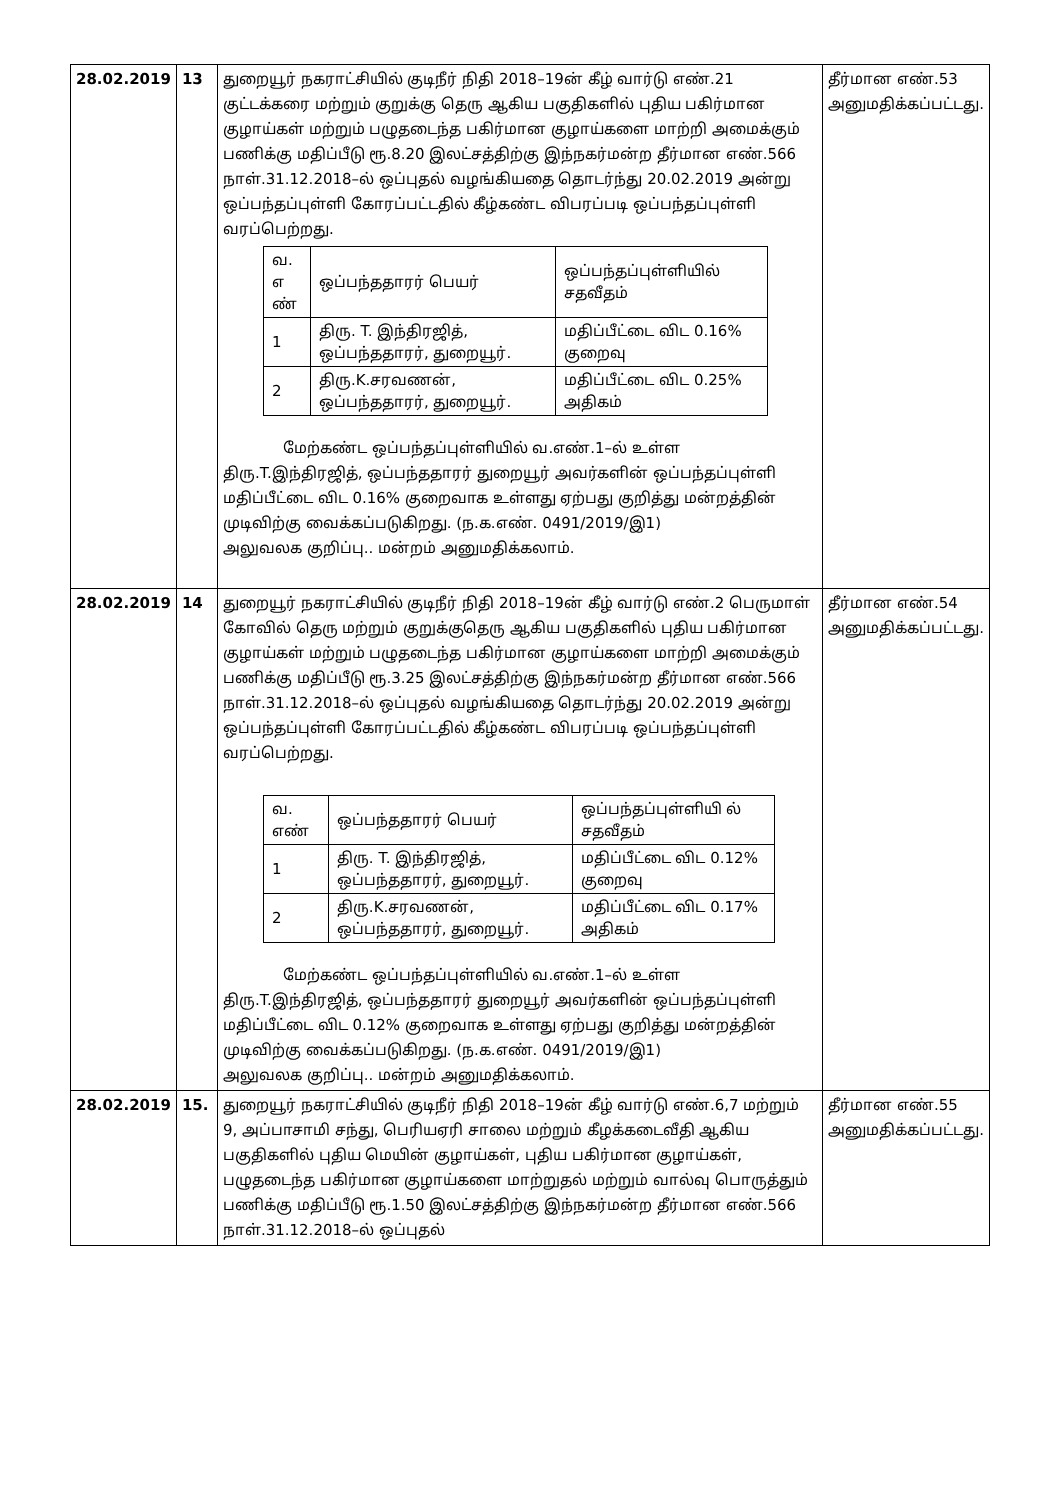| 28.02.2019 | 13 | துறையூர் நகராட்சியில் குடிநீர் நிதி 2018–19ன் கீழ் வார்டு எண்.21 குட்டக்கரை மற்றும் குறுக்கு தெரு ஆகிய பகுதிகளில் புதிய பகிர்மான குழாய்கள் மற்றும் பழுதடைந்த பகிர்மான குழாய்களை மாற்றி அமைக்கும் பணிக்கு மதிப்பீடு ரூ.8.20 இலட்சத்திற்கு இந்நகர்மன்ற தீர்மான எண்.566 நாள்.31.12.2018–ல் ஒப்புதல் வழங்கியதை தொடர்ந்து 20.02.2019 அன்று ஒப்பந்தப்புள்ளி கோரப்பட்டதில் கீழ்கண்ட விபரப்படி ஒப்பந்தப்புள்ளி வரப்பெற்றது. / வ. எ ண் / ஒப்பந்ததாரர் பெயர் / ஒப்பந்தப்புள்ளியில் சதவீதம் / / 1 / திரு. T. இந்திரஜித், ஒப்பந்ததாரர், துறையூர். / மதிப்பீட்டை விட 0.16% குறைவு / / 2 / திரு.K.சரவணன், ஒப்பந்ததாரர், துறையூர். / மதிப்பீட்டை விட 0.25% அதிகம் / மேற்கண்ட ஒப்பந்தப்புள்ளியில் வ.எண்.1–ல் உள்ள திரு.T.இந்திரஜித், ஒப்பந்ததாரர் துறையூர் அவர்களின் ஒப்பந்தப்புள்ளி மதிப்பீட்டை விட 0.16% குறைவாக உள்ளது ஏற்பது குறித்து மன்றத்தின் முடிவிற்கு வைக்கப்படுகிறது. (ந.க.எண். 0491/2019/இ1) அலுவலக குறிப்பு.. மன்றம் அனுமதிக்கலாம். | தீர்மான எண்.53 அனுமதிக்கப்பட்டது. |
| 28.02.2019 | 14 | துறையூர் நகராட்சியில் குடிநீர் நிதி 2018–19ன் கீழ் வார்டு எண்.2 பெருமாள் கோவில் தெரு மற்றும் குறுக்குதெரு ஆகிய பகுதிகளில் புதிய பகிர்மான குழாய்கள் மற்றும் பழுதடைந்த பகிர்மான குழாய்களை மாற்றி அமைக்கும் பணிக்கு மதிப்பீடு ரூ.3.25 இலட்சத்திற்கு இந்நகர்மன்ற தீர்மான எண்.566 நாள்.31.12.2018–ல் ஒப்புதல் வழங்கியதை தொடர்ந்து 20.02.2019 அன்று ஒப்பந்தப்புள்ளி கோரப்பட்டதில் கீழ்கண்ட விபரப்படி ஒப்பந்தப்புள்ளி வரப்பெற்றது. / வ. எண் / ஒப்பந்ததாரர் பெயர் / ஒப்பந்தப்புள்ளியி ல் சதவீதம் / / 1 / திரு. T. இந்திரஜித், ஒப்பந்ததாரர், துறையூர். / மதிப்பீட்டை விட 0.12% குறைவு / / 2 / திரு.K.சரவணன், ஒப்பந்ததாரர், துறையூர். / மதிப்பீட்டை விட 0.17% அதிகம் / மேற்கண்ட ஒப்பந்தப்புள்ளியில் வ.எண்.1–ல் உள்ள திரு.T.இந்திரஜித், ஒப்பந்ததாரர் துறையூர் அவர்களின் ஒப்பந்தப்புள்ளி மதிப்பீட்டை விட 0.12% குறைவாக உள்ளது ஏற்பது குறித்து மன்றத்தின் முடிவிற்கு வைக்கப்படுகிறது. (ந.க.எண். 0491/2019/இ1) அலுவலக குறிப்பு.. மன்றம் அனுமதிக்கலாம். | தீர்மான எண்.54 அனுமதிக்கப்பட்டது. |
| 28.02.2019 | 15. | துறையூர் நகராட்சியில் குடிநீர் நிதி 2018–19ன் கீழ் வார்டு எண்.6,7 மற்றும் 9, அப்பாசாமி சந்து, பெரியஏரி சாலை மற்றும் கீழக்கடைவீதி ஆகிய பகுதிகளில் புதிய மெயின் குழாய்கள், புதிய பகிர்மான குழாய்கள், பழுதடைந்த பகிர்மான குழாய்களை மாற்றுதல் மற்றும் வால்வு பொருத்தும் பணிக்கு மதிப்பீடு ரூ.1.50 இலட்சத்திற்கு இந்நகர்மன்ற தீர்மான எண்.566 நாள்.31.12.2018–ல் ஒப்புதல் | தீர்மான எண்.55 அனுமதிக்கப்பட்டது. |